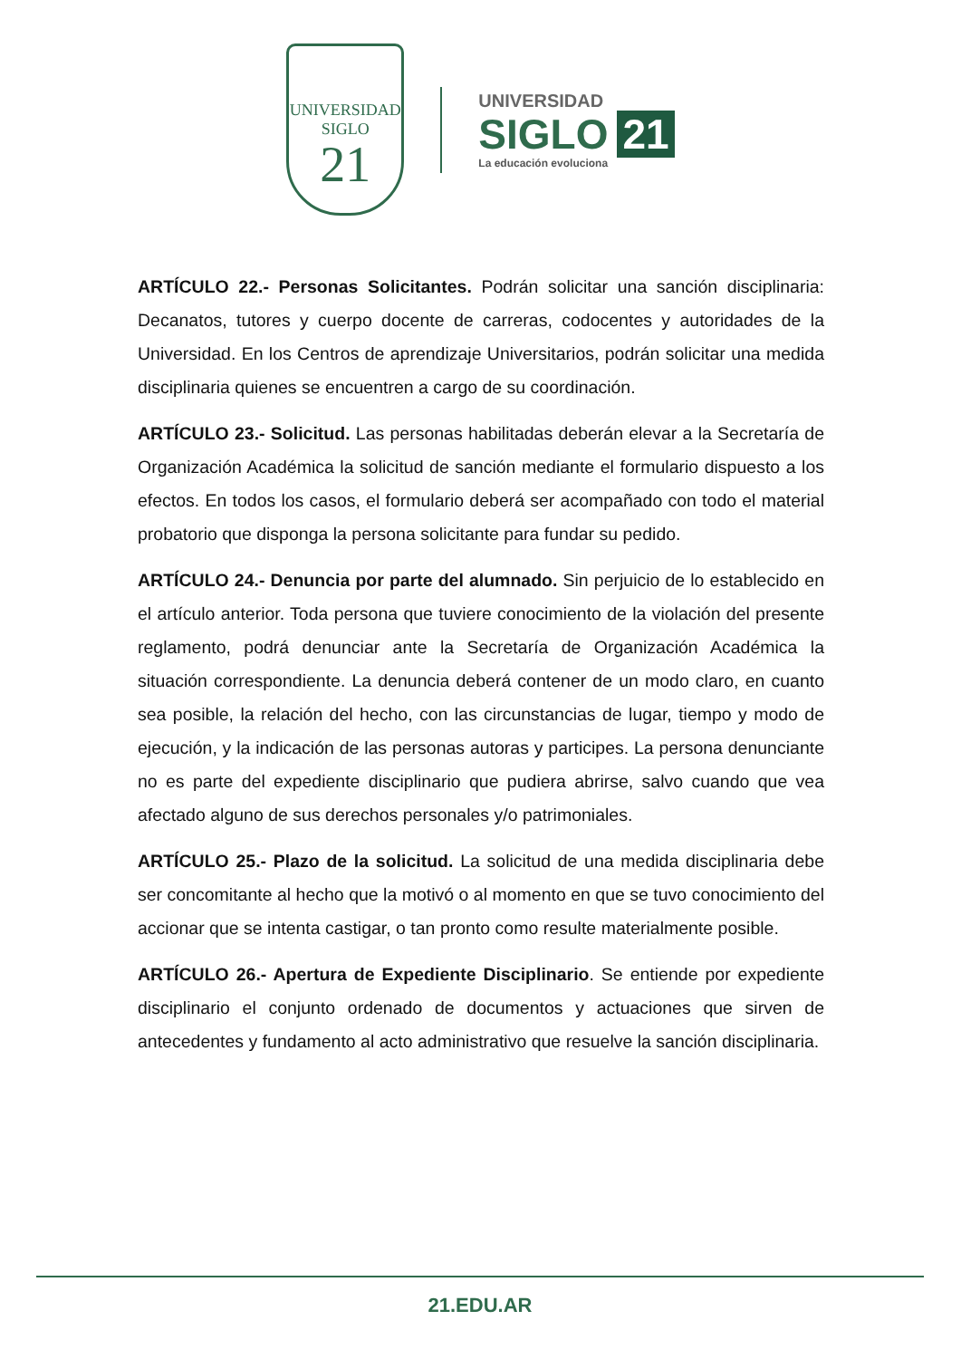UNIVERSIDAD
SIGLO
21
UNIVERSIDAD
SIGLO 21
La educación evoluciona
ARTÍCULO 22.- Personas Solicitantes. Podrán solicitar una sanción disciplinaria: Decanatos, tutores y cuerpo docente de carreras, codocentes y autoridades de la Universidad. En los Centros de aprendizaje Universitarios, podrán solicitar una medida disciplinaria quienes se encuentren a cargo de su coordinación.
ARTÍCULO 23.- Solicitud. Las personas habilitadas deberán elevar a la Secretaría de Organización Académica la solicitud de sanción mediante el formulario dispuesto a los efectos. En todos los casos, el formulario deberá ser acompañado con todo el material probatorio que disponga la persona solicitante para fundar su pedido.
ARTÍCULO 24.- Denuncia por parte del alumnado. Sin perjuicio de lo establecido en el artículo anterior. Toda persona que tuviere conocimiento de la violación del presente reglamento, podrá denunciar ante la Secretaría de Organización Académica la situación correspondiente. La denuncia deberá contener de un modo claro, en cuanto sea posible, la relación del hecho, con las circunstancias de lugar, tiempo y modo de ejecución, y la indicación de las personas autoras y participes. La persona denunciante no es parte del expediente disciplinario que pudiera abrirse, salvo cuando que vea afectado alguno de sus derechos personales y/o patrimoniales.
ARTÍCULO 25.- Plazo de la solicitud. La solicitud de una medida disciplinaria debe ser concomitante al hecho que la motivó o al momento en que se tuvo conocimiento del accionar que se intenta castigar, o tan pronto como resulte materialmente posible.
ARTÍCULO 26.- Apertura de Expediente Disciplinario. Se entiende por expediente disciplinario el conjunto ordenado de documentos y actuaciones que sirven de antecedentes y fundamento al acto administrativo que resuelve la sanción disciplinaria.
21.EDU.AR